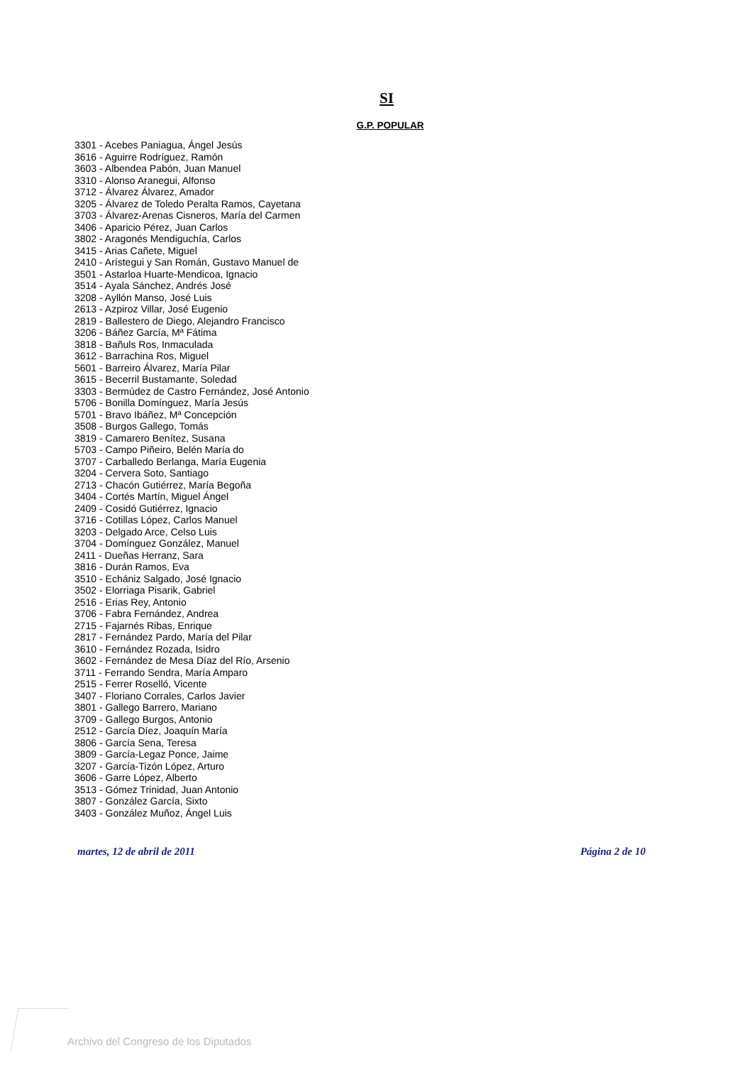SI
G.P. POPULAR
3301 - Acebes Paniagua, Ángel Jesús
3616 - Aguirre Rodríguez, Ramón
3603 - Albendea Pabón, Juan Manuel
3310 - Alonso Aranegui, Alfonso
3712 - Álvarez Álvarez, Amador
3205 - Álvarez de Toledo Peralta Ramos, Cayetana
3703 - Álvarez-Arenas Cisneros, María del Carmen
3406 - Aparicio Pérez, Juan Carlos
3802 - Aragonés Mendiguchía, Carlos
3415 - Arias Cañete, Miguel
2410 - Arístegui y San Román, Gustavo Manuel de
3501 - Astarloa Huarte-Mendicoa, Ignacio
3514 - Ayala Sánchez, Andrés José
3208 - Ayllón Manso, José Luis
2613 - Azpiroz Villar, José Eugenio
2819 - Ballestero de Diego, Alejandro Francisco
3206 - Báñez García, Mª Fátima
3818 - Bañuls Ros, Inmaculada
3612 - Barrachina Ros, Miguel
5601 - Barreiro Álvarez, María Pilar
3615 - Becerril Bustamante, Soledad
3303 - Bermúdez de Castro Fernández, José Antonio
5706 - Bonilla Domínguez, María Jesús
5701 - Bravo Ibáñez, Mª Concepción
3508 - Burgos Gallego, Tomás
3819 - Camarero Benítez, Susana
5703 - Campo Piñeiro, Belén María do
3707 - Carballedo Berlanga, María Eugenia
3204 - Cervera Soto, Santiago
2713 - Chacón Gutiérrez, María Begoña
3404 - Cortés Martín, Miguel Ángel
2409 - Cosidó Gutiérrez, Ignacio
3716 - Cotillas López, Carlos Manuel
3203 - Delgado Arce, Celso Luis
3704 - Domínguez González, Manuel
2411 - Dueñas Herranz, Sara
3816 - Durán Ramos, Eva
3510 - Echániz Salgado, José Ignacio
3502 - Elorriaga Pisarik, Gabriel
2516 - Erias Rey, Antonio
3706 - Fabra Fernández, Andrea
2715 - Fajarnés Ribas, Enrique
2817 - Fernández Pardo, María del Pilar
3610 - Fernández Rozada, Isidro
3602 - Fernández de Mesa Díaz del Río, Arsenio
3711 - Ferrando Sendra, María Amparo
2515 - Ferrer Roselló, Vicente
3407 - Floriano Corrales, Carlos Javier
3801 - Gallego Barrero, Mariano
3709 - Gallego Burgos, Antonio
2512 - García Díez, Joaquín María
3806 - García Sena, Teresa
3809 - García-Legaz Ponce, Jaime
3207 - García-Tizón López, Arturo
3606 - Garre López, Alberto
3513 - Gómez Trinidad, Juan Antonio
3807 - González García, Sixto
3403 - González Muñoz, Ángel Luis
martes, 12 de abril de 2011 Página 2 de 10
Archivo del Congreso de los Diputados